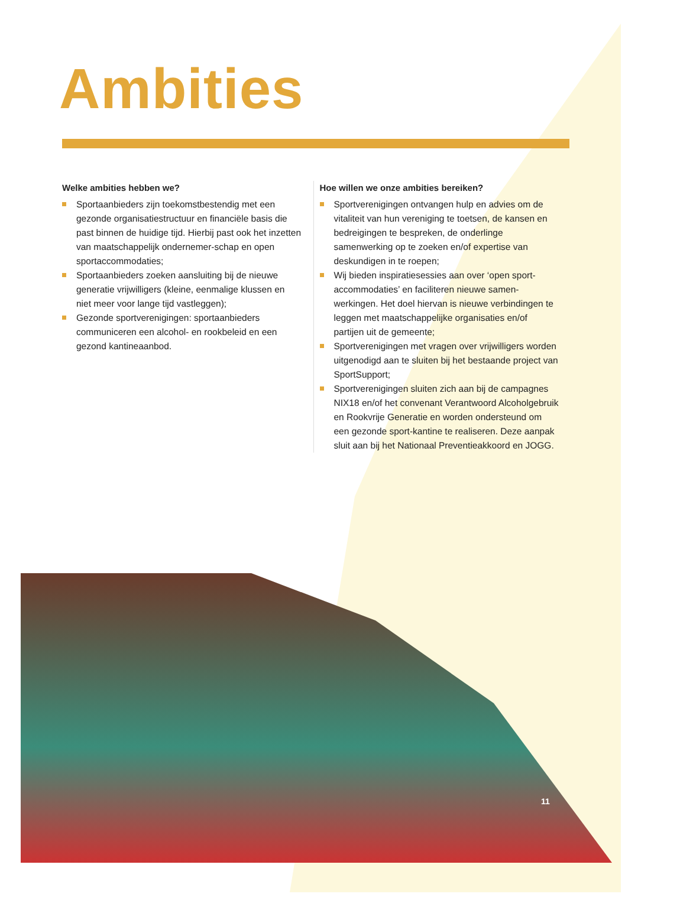Ambities
Welke ambities hebben we?
Sportaanbieders zijn toekomstbestendig met een gezonde organisatiestructuur en financiële basis die past binnen de huidige tijd. Hierbij past ook het inzetten van maatschappelijk ondernemer-schap en open sportaccommodaties;
Sportaanbieders zoeken aansluiting bij de nieuwe generatie vrijwilligers (kleine, eenmalige klussen en niet meer voor lange tijd vastleggen);
Gezonde sportverenigingen: sportaanbieders communiceren een alcohol- en rookbeleid en een gezond kantineaanbod.
Hoe willen we onze ambities bereiken?
Sportverenigingen ontvangen hulp en advies om de vitaliteit van hun vereniging te toetsen, de kansen en bedreigingen te bespreken, de onderlinge samenwerking op te zoeken en/of expertise van deskundigen in te roepen;
Wij bieden inspiratiesessies aan over ‘open sport-accommodaties’ en faciliteren nieuwe samen-werkingen. Het doel hiervan is nieuwe verbindingen te leggen met maatschappelijke organisaties en/of partijen uit de gemeente;
Sportverenigingen met vragen over vrijwilligers worden uitgenodigd aan te sluiten bij het bestaande project van SportSupport;
Sportverenigingen sluiten zich aan bij de campagnes NIX18 en/of het convenant Verantwoord Alcoholgebruik en Rookvrije Generatie en worden ondersteund om een gezonde sport-kantine te realiseren. Deze aanpak sluit aan bij het Nationaal Preventieakkoord en JOGG.
11